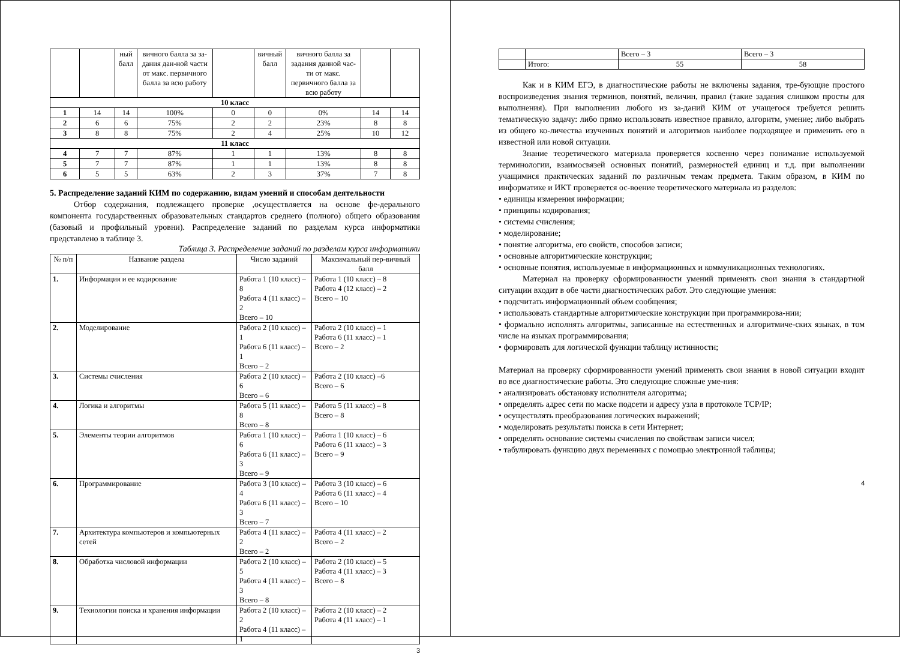| | | ный балл | вичного балла за за-дания дан-ной части от макс. первичного балла за всю работу | | вичный балл | вичного балла за задания данной час-ти от макс. первичного балла за всю работу | | |
| 10 класс | | | | | | | | |
| 1 | 14 | 14 | 100% | 0 | 0 | 0% | 14 | 14 |
| 2 | 6 | 6 | 75% | 2 | 2 | 23% | 8 | 8 |
| 3 | 8 | 8 | 75% | 2 | 4 | 25% | 10 | 12 |
| 11 класс | | | | | | | | |
| 4 | 7 | 7 | 87% | 1 | 1 | 13% | 8 | 8 |
| 5 | 7 | 7 | 87% | 1 | 1 | 13% | 8 | 8 |
| 6 | 5 | 5 | 63% | 2 | 3 | 37% | 7 | 8 |
5. Распределение заданий КИМ по содержанию, видам умений и способам деятельности
Отбор содержания, подлежащего проверке ,осуществляется на основе фе-дерального компонента государственных образовательных стандартов среднего (полного) общего образования (базовый и профильный уровни). Распределение заданий по разделам курса информатики представлено в таблице 3.
Таблица 3. Распределение заданий по разделам курса информатики
| № п/п | Название раздела | Число заданий | Максимальный пер-вичный балл |
| --- | --- | --- | --- |
| 1. | Информация и ее кодирование | Работа 1 (10 класс) – 8 Работа 4 (11 класс) – 2 Всего – 10 | Работа 1 (10 класс) – 8 Работа 4 (12 класс) – 2 Всего – 10 |
| 2. | Моделирование | Работа 2 (10 класс) – 1 Работа 6 (11 класс) – 1 Всего – 2 | Работа 2 (10 класс) – 1 Работа 6 (11 класс) – 1 Всего – 2 |
| 3. | Системы счисления | Работа 2 (10 класс) – 6 Всего – 6 | Работа 2 (10 класс) –6 Всего – 6 |
| 4. | Логика и алгоритмы | Работа 5 (11 класс) – 8 Всего – 8 | Работа 5 (11 класс) – 8 Всего – 8 |
| 5. | Элементы теории алгоритмов | Работа 1 (10 класс) – 6 Работа 6 (11 класс) – 3 Всего – 9 | Работа 1 (10 класс) – 6 Работа 6 (11 класс) – 3 Всего – 9 |
| 6. | Программирование | Работа 3 (10 класс) – 4 Работа 6 (11 класс) – 3 Всего – 7 | Работа 3 (10 класс) – 6 Работа 6 (11 класс) – 4 Всего – 10 |
| 7. | Архитектура компьютеров и компьютерных сетей | Работа 4 (11 класс) – 2 Всего – 2 | Работа 4 (11 класс) – 2 Всего – 2 |
| 8. | Обработка числовой информации | Работа 2 (10 класс) – 5 Работа 4 (11 класс) – 3 Всего – 8 | Работа 2 (10 класс) – 5 Работа 4 (11 класс) – 3 Всего – 8 |
| 9. | Технологии поиска и хранения информации | Работа 2 (10 класс) – 2 Работа 4 (11 класс) – 1 | Работа 2 (10 класс) – 2 Работа 4 (11 класс) – 1 |
3
| | | Всего – 3 | Всего – 3 |
| | Итого: | 55 | 58 |
Как и в КИМ ЕГЭ, в диагностические работы не включены задания, тре-бующие простого воспроизведения знания терминов, понятий, величин, правил (такие задания слишком просты для выполнения). При выполнении любого из за-даний КИМ от учащегося требуется решить тематическую задачу: либо прямо использовать известное правило, алгоритм, умение; либо выбрать из общего ко-личества изученных понятий и алгоритмов наиболее подходящее и применить его в известной или новой ситуации.
Знание теоретического материала проверяется косвенно через понимание используемой терминологии, взаимосвязей основных понятий, размерностей единиц и т.д. при выполнении учащимися практических заданий по различным темам предмета. Таким образом, в КИМ по информатике и ИКТ проверяется ос-воение теоретического материала из разделов:
• единицы измерения информации;
• принципы кодирования;
• системы счисления;
• моделирование;
• понятие алгоритма, его свойств, способов записи;
• основные алгоритмические конструкции;
• основные понятия, используемые в информационных и коммуникационных технологиях.
Материал на проверку сформированности умений применять свои знания в стандартной ситуации входит в обе части диагностических работ. Это следующие умения:
• подсчитать информационный объем сообщения;
• использовать стандартные алгоритмические конструкции при программирова-нии;
• формально исполнять алгоритмы, записанные на естественных и алгоритмиче-ских языках, в том числе на языках программирования;
• формировать для логической функции таблицу истинности;
Материал на проверку сформированности умений применять свои знания в новой ситуации входит во все диагностические работы. Это следующие сложные уме-ния:
• анализировать обстановку исполнителя алгоритма;
• определять адрес сети по маске подсети и адресу узла в протоколе TCP/IP;
• осуществлять преобразования логических выражений;
• моделировать результаты поиска в сети Интернет;
• определять основание системы счисления по свойствам записи чисел;
• табулировать функцию двух переменных с помощью электронной таблицы;
4